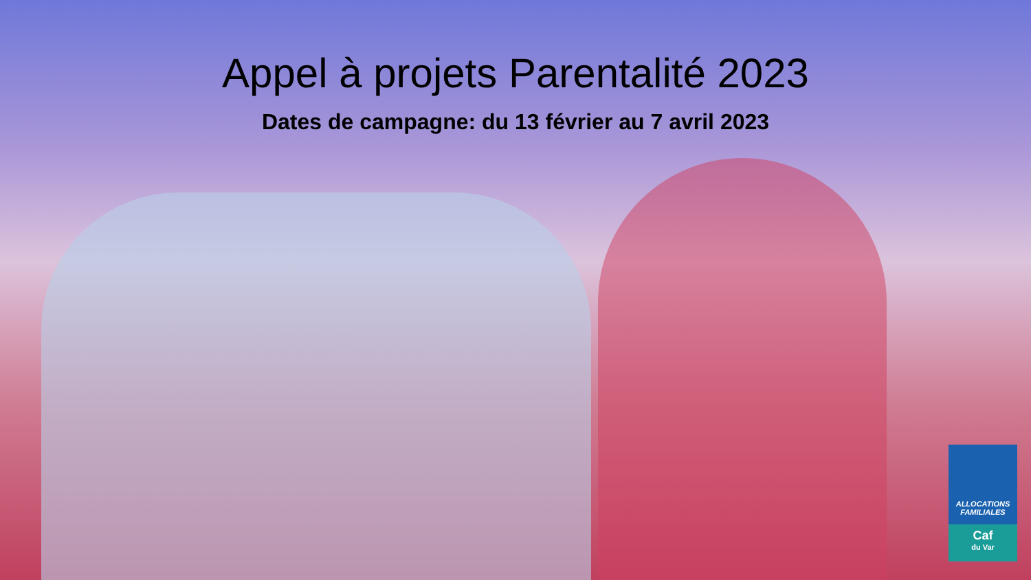Appel à projets Parentalité 2023
Dates de campagne: du 13 février au 7 avril 2023
ALLOCATIONS
FAMILIALES
Caf
du Var